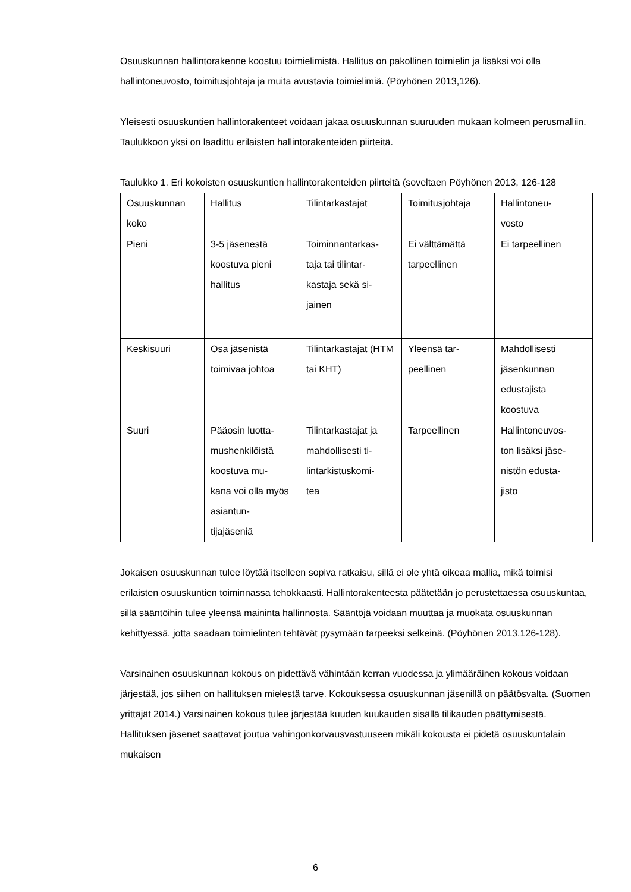Osuuskunnan hallintorakenne koostuu toimielimistä. Hallitus on pakollinen toimielin ja lisäksi voi olla hallintoneuvosto, toimitusjohtaja ja muita avustavia toimielimiä. (Pöyhönen 2013,126).
Yleisesti osuuskuntien hallintorakenteet voidaan jakaa osuuskunnan suuruuden mukaan kolmeen perusmalliin. Taulukkoon yksi on laadittu erilaisten hallintorakenteiden piirteitä.
Taulukko 1. Eri kokoisten osuuskuntien hallintorakenteiden piirteitä (soveltaen Pöyhönen 2013, 126-128
| Osuuskunnan koko | Hallitus | Tilintarkastajat | Toimitusjohtaja | Hallintoneu- vosto |
| Pieni | 3-5 jäsenestä koostuva pieni hallitus | Toiminnantarkas- taja tai tilintar- kastaja sekä si- jainen | Ei välttämättä tarpeellinen | Ei tarpeellinen |
| Keskisuuri | Osa jäsenistä toimivaa johtoa | Tilintarkastajat (HTM tai KHT) | Yleensä tar- peellinen | Mahdollisesti jäsenkunnan edustajista koostuva |
| Suuri | Pääosin luotta- mushenkilöistä koostuva mu- kana voi olla myös asiantun- tijajäseniä | Tilintarkastajat ja mahdollisesti ti- lintarkistuskomi- tea | Tarpeellinen | Hallintoneuvos- ton lisäksi jäse- nistön edusta- jisto |
Jokaisen osuuskunnan tulee löytää itselleen sopiva ratkaisu, sillä ei ole yhtä oikeaa mallia, mikä toimisi erilaisten osuuskuntien toiminnassa tehokkaasti. Hallintorakenteesta päätetään jo perustettaessa osuuskuntaa, sillä sääntöihin tulee yleensä maininta hallinnosta. Sääntöjä voidaan muuttaa ja muokata osuuskunnan kehittyessä, jotta saadaan toimielinten tehtävät pysymään tarpeeksi selkeinä. (Pöyhönen 2013,126-128).
Varsinainen osuuskunnan kokous on pidettävä vähintään kerran vuodessa ja ylimääräinen kokous voidaan järjestää, jos siihen on hallituksen mielestä tarve. Kokouksessa osuuskunnan jäsenillä on päätösvalta. (Suomen yrittäjät 2014.) Varsinainen kokous tulee järjestää kuuden kuukauden sisällä tilikauden päättymisestä. Hallituksen jäsenet saattavat joutua vahingonkorvausvastuuseen mikäli kokousta ei pidetä osuuskuntalain mukaisen
6